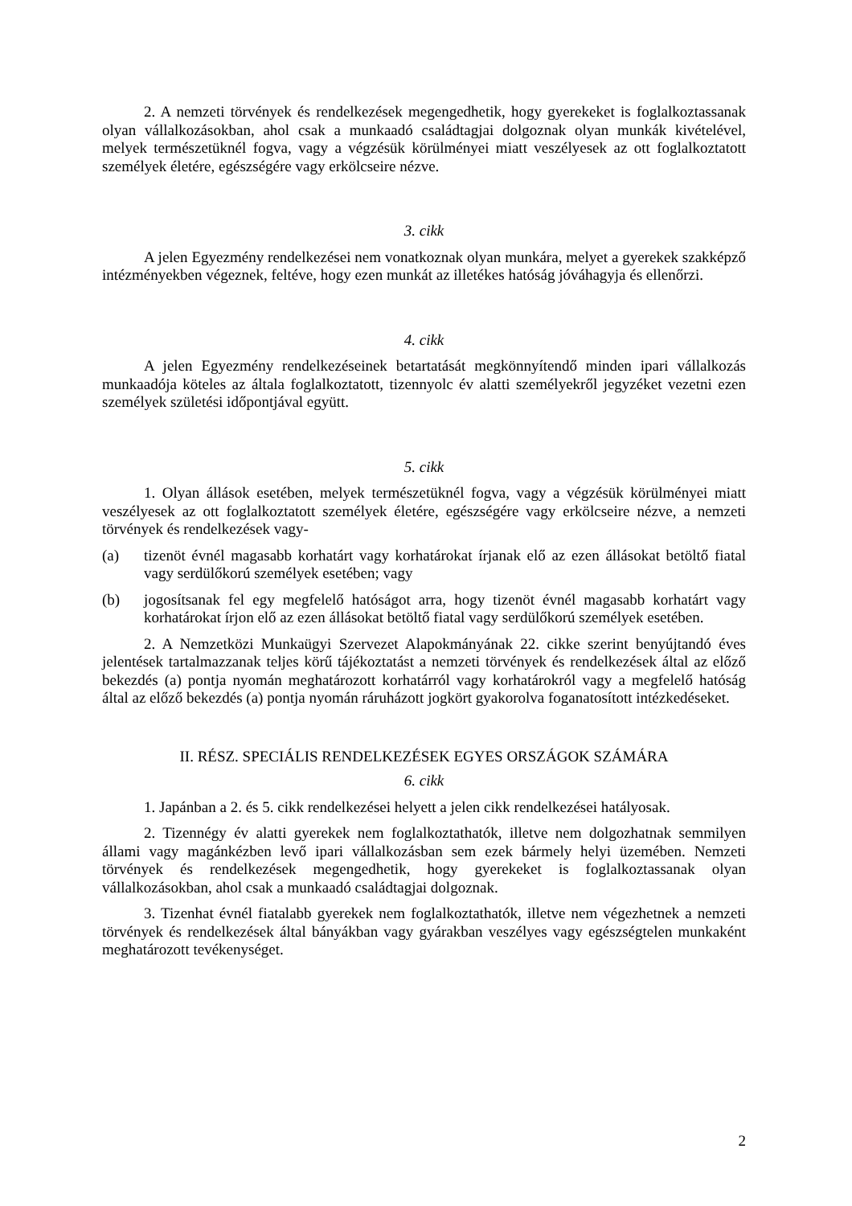2. A nemzeti törvények és rendelkezések megengedhetik, hogy gyerekeket is foglalkoztassanak olyan vállalkozásokban, ahol csak a munkaadó családtagjai dolgoznak olyan munkák kivételével, melyek természetüknél fogva, vagy a végzésük körülményei miatt veszélyesek az ott foglalkoztatott személyek életére, egészségére vagy erkölcseire nézve.
3. cikk
A jelen Egyezmény rendelkezései nem vonatkoznak olyan munkára, melyet a gyerekek szakképző intézményekben végeznek, feltéve, hogy ezen munkát az illetékes hatóság jóváhagyja és ellenőrzi.
4. cikk
A jelen Egyezmény rendelkezéseinek betartatását megkönnyítendő minden ipari vállalkozás munkaadója köteles az általa foglalkoztatott, tizennyolc év alatti személyekről jegyzéket vezetni ezen személyek születési időpontjával együtt.
5. cikk
1. Olyan állások esetében, melyek természetüknél fogva, vagy a végzésük körülményei miatt veszélyesek az ott foglalkoztatott személyek életére, egészségére vagy erkölcseire nézve, a nemzeti törvények és rendelkezések vagy-
(a) tizenöt évnél magasabb korhatárt vagy korhatárokat írjanak elő az ezen állásokat betöltő fiatal vagy serdülőkorú személyek esetében; vagy
(b) jogosítsanak fel egy megfelelő hatóságot arra, hogy tizenöt évnél magasabb korhatárt vagy korhatárokat írjon elő az ezen állásokat betöltő fiatal vagy serdülőkorú személyek esetében.
2. A Nemzetközi Munkaügyi Szervezet Alapokmányának 22. cikke szerint benyújtandó éves jelentések tartalmazzanak teljes körű tájékoztatást a nemzeti törvények és rendelkezések által az előző bekezdés (a) pontja nyomán meghatározott korhatárról vagy korhatárokról vagy a megfelelő hatóság által az előző bekezdés (a) pontja nyomán ráruházott jogkört gyakorolva foganatosított intézkedéseket.
II. RÉSZ. SPECIÁLIS RENDELKEZÉSEK EGYES ORSZÁGOK SZÁMÁRA
6. cikk
1. Japánban a 2. és 5. cikk rendelkezései helyett a jelen cikk rendelkezései hatályosak.
2. Tizennégy év alatti gyerekek nem foglalkoztathatók, illetve nem dolgozhatnak semmilyen állami vagy magánkézben levő ipari vállalkozásban sem ezek bármely helyi üzemében. Nemzeti törvények és rendelkezések megengedhetik, hogy gyerekeket is foglalkoztassanak olyan vállalkozásokban, ahol csak a munkaadó családtagjai dolgoznak.
3. Tizenhat évnél fiatalabb gyerekek nem foglalkoztathatók, illetve nem végezhetnek a nemzeti törvények és rendelkezések által bányákban vagy gyárakban veszélyes vagy egészségtelen munkaként meghatározott tevékenységet.
2